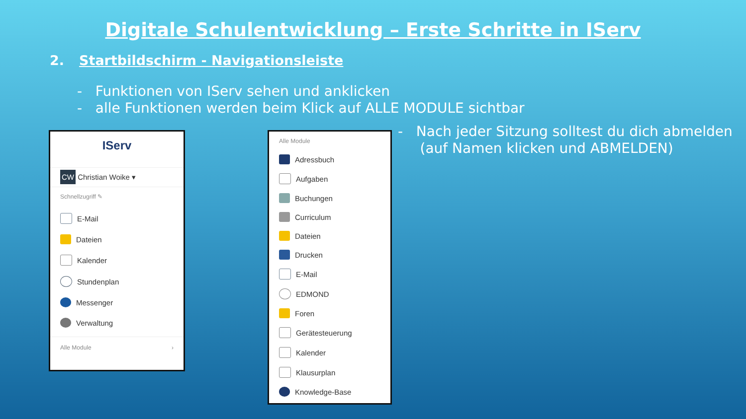Digitale Schulentwicklung – Erste Schritte in IServ
2. Startbildschirm - Navigationsleiste
- Funktionen von IServ sehen und anklicken
- alle Funktionen werden beim Klick auf ALLE MODULE sichtbar
- Nach jeder Sitzung solltest du dich abmelden
(auf Namen klicken und ABMELDEN)
IServ
CW Christian Woike ▾
Schnellzugriff ✎
E-Mail
Dateien
Kalender
Stundenplan
Messenger
Verwaltung
Alle Module ›
Alle Module
Adressbuch
Aufgaben
Buchungen
Curriculum
Dateien
Drucken
E-Mail
EDMOND
Foren
Gerätesteuerung
Kalender
Klausurplan
Knowledge-Base